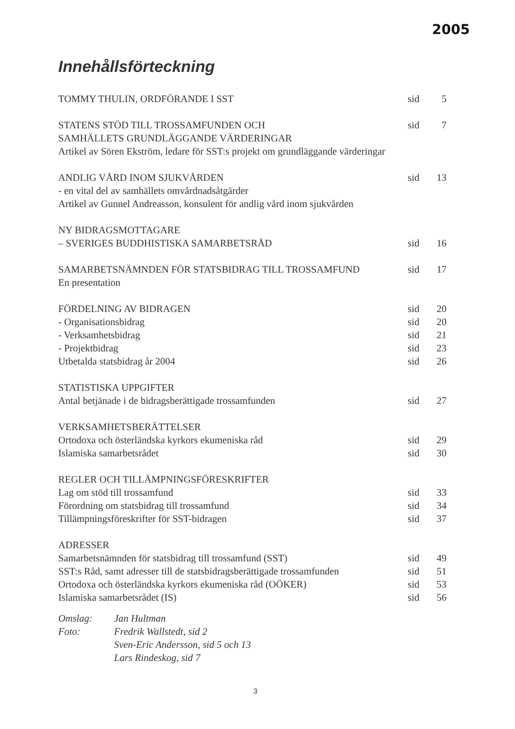2005
Innehållsförteckning
| TOMMY THULIN, ORDFÖRANDE I SST | sid | 5 |
| STATENS STÖD TILL TROSSAMFUNDEN OCH | sid | 7 |
| SAMHÄLLETS GRUNDLÄGGANDE VÄRDERINGAR | | |
| Artikel av Sören Ekström, ledare för SST:s projekt om grundläggande värderingar | | |
| ANDLIG VÅRD INOM SJUKVÅRDEN | sid | 13 |
| - en vital del av samhällets omvårdnadsåtgärder | | |
| Artikel av Gunnel Andreasson, konsulent för andlig vård inom sjukvården | | |
| NY BIDRAGSMOTTAGARE | | |
| – SVERIGES BUDDHISTISKA SAMARBETSRÅD | sid | 16 |
| SAMARBETSNÄMNDEN FÖR STATSBIDRAG TILL TROSSAMFUND | sid | 17 |
| En presentation | | |
| FÖRDELNING AV BIDRAGEN | sid | 20 |
| - Organisationsbidrag | sid | 20 |
| - Verksamhetsbidrag | sid | 21 |
| - Projektbidrag | sid | 23 |
| Utbetalda statsbidrag år 2004 | sid | 26 |
| STATISTISKA UPPGIFTER | | |
| Antal betjänade i de bidragsberättigade trossamfunden | sid | 27 |
| VERKSAMHETSBERÄTTELSER | | |
| Ortodoxa och österländska kyrkors ekumeniska råd | sid | 29 |
| Islamiska samarbetsrådet | sid | 30 |
| REGLER OCH TILLÄMPNINGSFÖRESKRIFTER | | |
| Lag om stöd till trossamfund | sid | 33 |
| Förordning om statsbidrag till trossamfund | sid | 34 |
| Tillämpningsföreskrifter för SST-bidragen | sid | 37 |
| ADRESSER | | |
| Samarbetsnämnden för statsbidrag till trossamfund (SST) | sid | 49 |
| SST:s Råd, samt adresser till de statsbidragsberättigade trossamfunden | sid | 51 |
| Ortodoxa och österländska kyrkors ekumeniska råd (OÖKER) | sid | 53 |
| Islamiska samarbetsrådet (IS) | sid | 56 |
| Omslag: | Jan Hultman |
| Foto: | Fredrik Wallstedt, sid 2 |
| | Sven-Eric Andersson, sid 5 och 13 |
| | Lars Rindeskog, sid 7 |
3